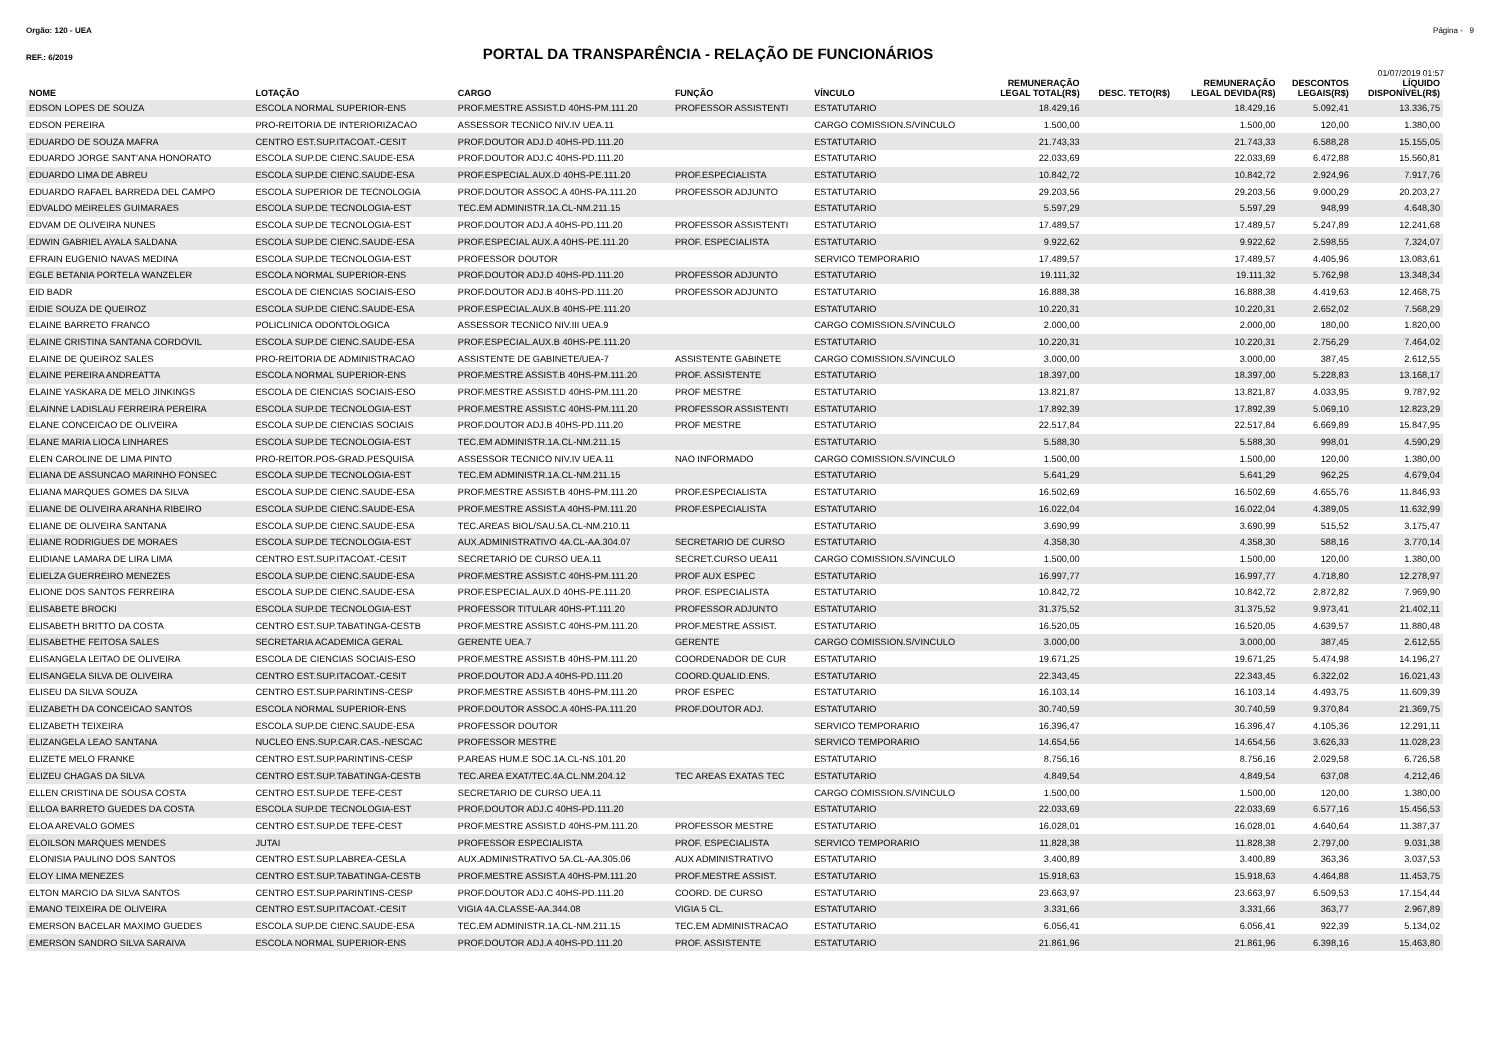Orgão: 120 - UEA Página - 9
REF.: 6/2019
PORTAL DA TRANSPARÊNCIA - RELAÇÃO DE FUNCIONÁRIOS
01/07/2019 01:57
| NOME | LOTAÇÃO | CARGO | FUNÇÃO | VÍNCULO | REMUNERAÇÃO LEGAL TOTAL(R$) | DESC. TETO(R$) | REMUNERAÇÃO LEGAL DEVIDA(R$) | DESCONTOS LEGAIS(R$) | LÍQUIDO DISPONÍVEL(R$) |
| --- | --- | --- | --- | --- | --- | --- | --- | --- | --- |
| EDSON LOPES DE SOUZA | ESCOLA NORMAL SUPERIOR-ENS | PROF.MESTRE ASSIST.D 40HS-PM.111.20 | PROFESSOR ASSISTENTI | ESTATUTARIO | 18.429,16 | | 18.429,16 | 5.092,41 | 13.336,75 |
| EDSON PEREIRA | PRO-REITORIA DE INTERIORIZACAO | ASSESSOR TECNICO NIV.IV UEA.11 | | CARGO COMISSION.S/VINCULO | 1.500,00 | | 1.500,00 | 120,00 | 1.380,00 |
| EDUARDO DE SOUZA MAFRA | CENTRO EST.SUP.ITACOAT.-CESIT | PROF.DOUTOR ADJ.D 40HS-PD.111.20 | | ESTATUTARIO | 21.743,33 | | 21.743,33 | 6.588,28 | 15.155,05 |
| EDUARDO JORGE SANT'ANA HONORATO | ESCOLA SUP.DE CIENC.SAUDE-ESA | PROF.DOUTOR ADJ.C 40HS-PD.111.20 | | ESTATUTARIO | 22.033,69 | | 22.033,69 | 6.472,88 | 15.560,81 |
| EDUARDO LIMA DE ABREU | ESCOLA SUP.DE CIENC.SAUDE-ESA | PROF.ESPECIAL.AUX.D 40HS-PE.111.20 | PROF.ESPECIALISTA | ESTATUTARIO | 10.842,72 | | 10.842,72 | 2.924,96 | 7.917,76 |
| EDUARDO RAFAEL BARREDA DEL CAMPO | ESCOLA SUPERIOR DE TECNOLOGIA | PROF.DOUTOR ASSOC.A 40HS-PA.111.20 | PROFESSOR ADJUNTO | ESTATUTARIO | 29.203,56 | | 29.203,56 | 9.000,29 | 20.203,27 |
| EDVALDO MEIRELES GUIMARAES | ESCOLA SUP.DE TECNOLOGIA-EST | TEC.EM ADMINISTR.1A.CL-NM.211.15 | | ESTATUTARIO | 5.597,29 | | 5.597,29 | 948,99 | 4.648,30 |
| EDVAM DE OLIVEIRA NUNES | ESCOLA SUP.DE TECNOLOGIA-EST | PROF.DOUTOR ADJ.A 40HS-PD.111.20 | PROFESSOR ASSISTENTI | ESTATUTARIO | 17.489,57 | | 17.489,57 | 5.247,89 | 12.241,68 |
| EDWIN GABRIEL AYALA SALDANA | ESCOLA SUP.DE CIENC.SAUDE-ESA | PROF.ESPECIAL AUX.A 40HS-PE.111.20 | PROF. ESPECIALISTA | ESTATUTARIO | 9.922,62 | | 9.922,62 | 2.598,55 | 7.324,07 |
| EFRAIN EUGENIO NAVAS MEDINA | ESCOLA SUP.DE TECNOLOGIA-EST | PROFESSOR DOUTOR | | SERVICO TEMPORARIO | 17.489,57 | | 17.489,57 | 4.405,96 | 13.083,61 |
| EGLE BETANIA PORTELA WANZELER | ESCOLA NORMAL SUPERIOR-ENS | PROF.DOUTOR ADJ.D 40HS-PD.111.20 | PROFESSOR ADJUNTO | ESTATUTARIO | 19.111,32 | | 19.111,32 | 5.762,98 | 13.348,34 |
| EID BADR | ESCOLA DE CIENCIAS SOCIAIS-ESO | PROF.DOUTOR ADJ.B 40HS-PD.111.20 | PROFESSOR ADJUNTO | ESTATUTARIO | 16.888,38 | | 16.888,38 | 4.419,63 | 12.468,75 |
| EIDIE SOUZA DE QUEIROZ | ESCOLA SUP.DE CIENC.SAUDE-ESA | PROF.ESPECIAL.AUX.B 40HS-PE.111.20 | | ESTATUTARIO | 10.220,31 | | 10.220,31 | 2.652,02 | 7.568,29 |
| ELAINE BARRETO FRANCO | POLICLINICA ODONTOLOGICA | ASSESSOR TECNICO NIV.III UEA.9 | | CARGO COMISSION.S/VINCULO | 2.000,00 | | 2.000,00 | 180,00 | 1.820,00 |
| ELAINE CRISTINA SANTANA CORDOVIL | ESCOLA SUP.DE CIENC.SAUDE-ESA | PROF.ESPECIAL.AUX.B 40HS-PE.111.20 | | ESTATUTARIO | 10.220,31 | | 10.220,31 | 2.756,29 | 7.464,02 |
| ELAINE DE QUEIROZ SALES | PRO-REITORIA DE ADMINISTRACAO | ASSISTENTE DE GABINETE/UEA-7 | ASSISTENTE GABINETE | CARGO COMISSION.S/VINCULO | 3.000,00 | | 3.000,00 | 387,45 | 2.612,55 |
| ELAINE PEREIRA ANDREATTA | ESCOLA NORMAL SUPERIOR-ENS | PROF.MESTRE ASSIST.B 40HS-PM.111.20 | PROF. ASSISTENTE | ESTATUTARIO | 18.397,00 | | 18.397,00 | 5.228,83 | 13.168,17 |
| ELAINE YASKARA DE MELO JINKINGS | ESCOLA DE CIENCIAS SOCIAIS-ESO | PROF.MESTRE ASSIST.D 40HS-PM.111.20 | PROF MESTRE | ESTATUTARIO | 13.821,87 | | 13.821,87 | 4.033,95 | 9.787,92 |
| ELAINNE LADISLAU FERREIRA PEREIRA | ESCOLA SUP.DE TECNOLOGIA-EST | PROF.MESTRE ASSIST.C 40HS-PM.111.20 | PROFESSOR ASSISTENTI | ESTATUTARIO | 17.892,39 | | 17.892,39 | 5.069,10 | 12.823,29 |
| ELANE CONCEICAO DE OLIVEIRA | ESCOLA SUP.DE CIENCIAS SOCIAIS | PROF.DOUTOR ADJ.B 40HS-PD.111.20 | PROF MESTRE | ESTATUTARIO | 22.517,84 | | 22.517,84 | 6.669,89 | 15.847,95 |
| ELANE MARIA LIOCA LINHARES | ESCOLA SUP.DE TECNOLOGIA-EST | TEC.EM ADMINISTR.1A.CL-NM.211.15 | | ESTATUTARIO | 5.588,30 | | 5.588,30 | 998,01 | 4.590,29 |
| ELEN CAROLINE DE LIMA PINTO | PRO-REITOR.POS-GRAD.PESQUISA | ASSESSOR TECNICO NIV.IV UEA.11 | NAO INFORMADO | CARGO COMISSION.S/VINCULO | 1.500,00 | | 1.500,00 | 120,00 | 1.380,00 |
| ELIANA DE ASSUNCAO MARINHO FONSEC | ESCOLA SUP.DE TECNOLOGIA-EST | TEC.EM ADMINISTR.1A.CL-NM.211.15 | | ESTATUTARIO | 5.641,29 | | 5.641,29 | 962,25 | 4.679,04 |
| ELIANA MARQUES GOMES DA SILVA | ESCOLA SUP.DE CIENC.SAUDE-ESA | PROF.MESTRE ASSIST.B 40HS-PM.111.20 | PROF.ESPECIALISTA | ESTATUTARIO | 16.502,69 | | 16.502,69 | 4.655,76 | 11.846,93 |
| ELIANE DE OLIVEIRA ARANHA RIBEIRO | ESCOLA SUP.DE CIENC.SAUDE-ESA | PROF.MESTRE ASSIST.A 40HS-PM.111.20 | PROF.ESPECIALISTA | ESTATUTARIO | 16.022,04 | | 16.022,04 | 4.389,05 | 11.632,99 |
| ELIANE DE OLIVEIRA SANTANA | ESCOLA SUP.DE CIENC.SAUDE-ESA | TEC.AREAS BIOL/SAU.5A.CL-NM.210.11 | | ESTATUTARIO | 3.690,99 | | 3.690,99 | 515,52 | 3.175,47 |
| ELIANE RODRIGUES DE MORAES | ESCOLA SUP.DE TECNOLOGIA-EST | AUX.ADMINISTRATIVO 4A.CL-AA.304.07 | SECRETARIO DE CURSO | ESTATUTARIO | 4.358,30 | | 4.358,30 | 588,16 | 3.770,14 |
| ELIDIANE LAMARA DE LIRA LIMA | CENTRO EST.SUP.ITACOAT.-CESIT | SECRETARIO DE CURSO UEA.11 | SECRET.CURSO UEA11 | CARGO COMISSION.S/VINCULO | 1.500,00 | | 1.500,00 | 120,00 | 1.380,00 |
| ELIELZA GUERREIRO MENEZES | ESCOLA SUP.DE CIENC.SAUDE-ESA | PROF.MESTRE ASSIST.C 40HS-PM.111.20 | PROF AUX ESPEC | ESTATUTARIO | 16.997,77 | | 16.997,77 | 4.718,80 | 12.278,97 |
| ELIONE DOS SANTOS FERREIRA | ESCOLA SUP.DE CIENC.SAUDE-ESA | PROF.ESPECIAL.AUX.D 40HS-PE.111.20 | PROF. ESPECIALISTA | ESTATUTARIO | 10.842,72 | | 10.842,72 | 2.872,82 | 7.969,90 |
| ELISABETE BROCKI | ESCOLA SUP.DE TECNOLOGIA-EST | PROFESSOR TITULAR 40HS-PT.111.20 | PROFESSOR ADJUNTO | ESTATUTARIO | 31.375,52 | | 31.375,52 | 9.973,41 | 21.402,11 |
| ELISABETH BRITTO DA COSTA | CENTRO EST.SUP.TABATINGA-CESTB | PROF.MESTRE ASSIST.C 40HS-PM.111.20 | PROF.MESTRE ASSIST. | ESTATUTARIO | 16.520,05 | | 16.520,05 | 4.639,57 | 11.880,48 |
| ELISABETHE FEITOSA SALES | SECRETARIA ACADEMICA GERAL | GERENTE UEA.7 | GERENTE | CARGO COMISSION.S/VINCULO | 3.000,00 | | 3.000,00 | 387,45 | 2.612,55 |
| ELISANGELA LEITAO DE OLIVEIRA | ESCOLA DE CIENCIAS SOCIAIS-ESO | PROF.MESTRE ASSIST.B 40HS-PM.111.20 | COORDENADOR DE CUR | ESTATUTARIO | 19.671,25 | | 19.671,25 | 5.474,98 | 14.196,27 |
| ELISANGELA SILVA DE OLIVEIRA | CENTRO EST.SUP.ITACOAT.-CESIT | PROF.DOUTOR ADJ.A 40HS-PD.111.20 | COORD.QUALID.ENS. | ESTATUTARIO | 22.343,45 | | 22.343,45 | 6.322,02 | 16.021,43 |
| ELISEU DA SILVA SOUZA | CENTRO EST.SUP.PARINTINS-CESP | PROF.MESTRE ASSIST.B 40HS-PM.111.20 | PROF ESPEC | ESTATUTARIO | 16.103,14 | | 16.103,14 | 4.493,75 | 11.609,39 |
| ELIZABETH DA CONCEICAO SANTOS | ESCOLA NORMAL SUPERIOR-ENS | PROF.DOUTOR ASSOC.A 40HS-PA.111.20 | PROF.DOUTOR ADJ. | ESTATUTARIO | 30.740,59 | | 30.740,59 | 9.370,84 | 21.369,75 |
| ELIZABETH TEIXEIRA | ESCOLA SUP.DE CIENC.SAUDE-ESA | PROFESSOR DOUTOR | | SERVICO TEMPORARIO | 16.396,47 | | 16.396,47 | 4.105,36 | 12.291,11 |
| ELIZANGELA LEAO SANTANA | NUCLEO ENS.SUP.CAR.CAS.-NESCAC | PROFESSOR MESTRE | | SERVICO TEMPORARIO | 14.654,56 | | 14.654,56 | 3.626,33 | 11.028,23 |
| ELIZETE MELO FRANKE | CENTRO EST.SUP.PARINTINS-CESP | P.AREAS HUM.E SOC.1A.CL-NS.101.20 | | ESTATUTARIO | 8.756,16 | | 8.756,16 | 2.029,58 | 6.726,58 |
| ELIZEU CHAGAS DA SILVA | CENTRO EST.SUP.TABATINGA-CESTB | TEC.AREA EXAT/TEC.4A.CL.NM.204.12 | TEC AREAS EXATAS TEC | ESTATUTARIO | 4.849,54 | | 4.849,54 | 637,08 | 4.212,46 |
| ELLEN CRISTINA DE SOUSA COSTA | CENTRO EST.SUP.DE TEFE-CEST | SECRETARIO DE CURSO UEA.11 | | CARGO COMISSION.S/VINCULO | 1.500,00 | | 1.500,00 | 120,00 | 1.380,00 |
| ELLOA BARRETO GUEDES DA COSTA | ESCOLA SUP.DE TECNOLOGIA-EST | PROF.DOUTOR ADJ.C 40HS-PD.111.20 | | ESTATUTARIO | 22.033,69 | | 22.033,69 | 6.577,16 | 15.456,53 |
| ELOA AREVALO GOMES | CENTRO EST.SUP.DE TEFE-CEST | PROF.MESTRE ASSIST.D 40HS-PM.111.20 | PROFESSOR MESTRE | ESTATUTARIO | 16.028,01 | | 16.028,01 | 4.640,64 | 11.387,37 |
| ELOILSON MARQUES MENDES | JUTAI | PROFESSOR ESPECIALISTA | PROF. ESPECIALISTA | SERVICO TEMPORARIO | 11.828,38 | | 11.828,38 | 2.797,00 | 9.031,38 |
| ELONISIA PAULINO DOS SANTOS | CENTRO EST.SUP.LABREA-CESLA | AUX.ADMINISTRATIVO 5A.CL-AA.305.06 | AUX ADMINISTRATIVO | ESTATUTARIO | 3.400,89 | | 3.400,89 | 363,36 | 3.037,53 |
| ELOY LIMA MENEZES | CENTRO EST.SUP.TABATINGA-CESTB | PROF.MESTRE ASSIST.A 40HS-PM.111.20 | PROF.MESTRE ASSIST. | ESTATUTARIO | 15.918,63 | | 15.918,63 | 4.464,88 | 11.453,75 |
| ELTON MARCIO DA SILVA SANTOS | CENTRO EST.SUP.PARINTINS-CESP | PROF.DOUTOR ADJ.C 40HS-PD.111.20 | COORD. DE CURSO | ESTATUTARIO | 23.663,97 | | 23.663,97 | 6.509,53 | 17.154,44 |
| EMANO TEIXEIRA DE OLIVEIRA | CENTRO EST.SUP.ITACOAT.-CESIT | VIGIA 4A.CLASSE-AA.344.08 | VIGIA 5 CL. | ESTATUTARIO | 3.331,66 | | 3.331,66 | 363,77 | 2.967,89 |
| EMERSON BACELAR MAXIMO GUEDES | ESCOLA SUP.DE CIENC.SAUDE-ESA | TEC.EM ADMINISTR.1A.CL-NM.211.15 | TEC.EM ADMINISTRACAO | ESTATUTARIO | 6.056,41 | | 6.056,41 | 922,39 | 5.134,02 |
| EMERSON SANDRO SILVA SARAIVA | ESCOLA NORMAL SUPERIOR-ENS | PROF.DOUTOR ADJ.A 40HS-PD.111.20 | PROF. ASSISTENTE | ESTATUTARIO | 21.861,96 | | 21.861,96 | 6.398,16 | 15.463,80 |